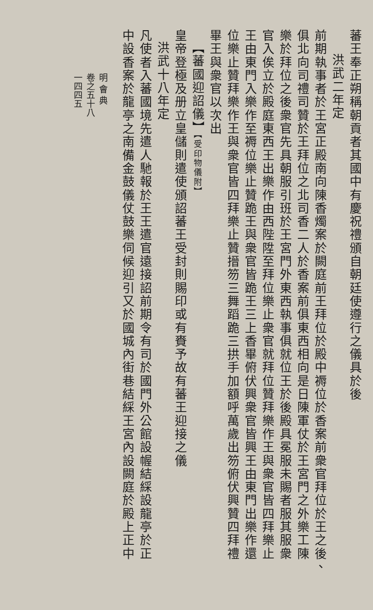蕃王奉正朔稱朝貢者其國中有慶祝禮頒自朝廷使遵行之儀具於後
洪武二年定
前期執事者於王宮正殿南向陳香燭案於闕庭前王拜位於殿中褥位於香案前衆官拜位於王之後、
俱北向司禮司贊於王拜位之北司香二人於香案前俱東西相向是日陳軍仗於王宮門之外樂工陳
樂於拜位之後衆官先具朝服引班於王宮門外東西執事俱就位王於後殿具冕服未賜者服其服衆
官入俟立於殿庭東西王出樂作由西陛陞至拜位樂止衆官就拜位贊拜樂作王與衆官皆四拜樂止
王由東門入樂作至褥位樂止贊跪王與衆官皆跪王三上香畢俯伏興衆官皆興王由東門出樂作還
位樂止贊拜樂作王與衆官皆四拜樂止贊搢笏三舞蹈跪三拱手加額呼萬歲出笏俯伏興贊四拜禮
畢王與衆官以次出
【蕃國迎詔儀】【受印物儀附】
皇帝登極及册立皇儲則遣使頒詔蕃王受封則賜印或有賚予故有蕃王迎接之儀
洪武十八年定
凡使者入蕃國境先遣人馳報於王王遣官遠接詔前期令有司於國門外公館設幄結綵設龍亭於正
中設香案於龍亭之南備金鼓儀仗鼓樂伺候迎引又於國城內街巷結綵王宮內設闕庭於殿上正中
明 會 典
卷之五十八
一四四五